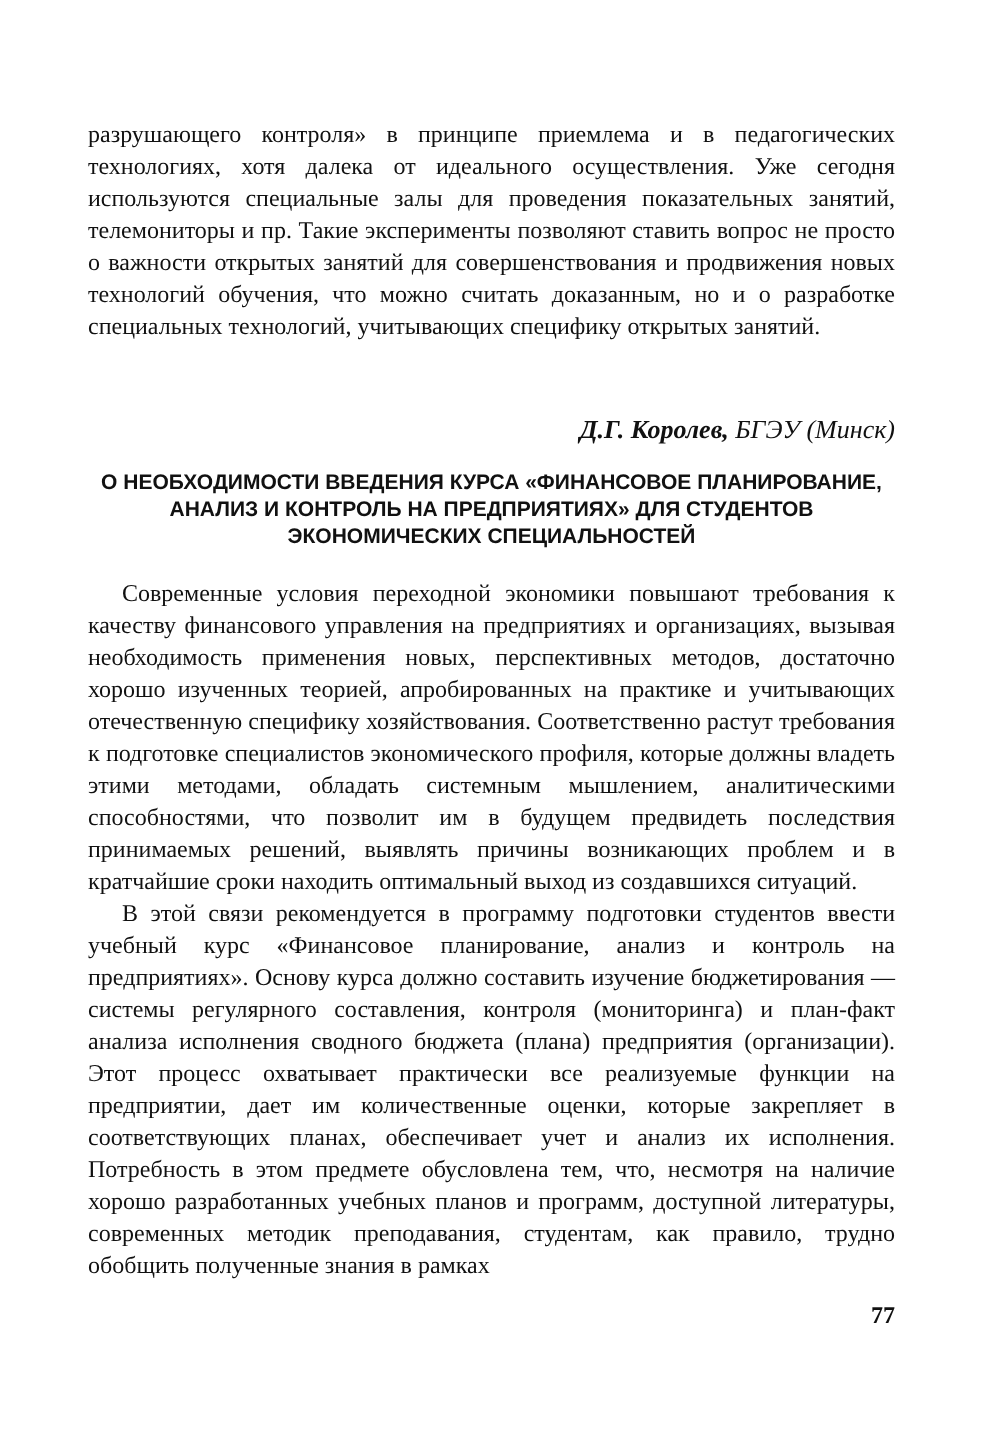разрушающего контроля» в принципе приемлема и в педагогических технологиях, хотя далека от идеального осуществления. Уже сегодня используются специальные залы для проведения показательных занятий, телемониторы и пр. Такие эксперименты позволяют ставить вопрос не просто о важности открытых занятий для совершенствования и продвижения новых технологий обучения, что можно считать доказанным, но и о разработке специальных технологий, учитывающих специфику открытых занятий.
Д.Г. Королев, БГЭУ (Минск)
О НЕОБХОДИМОСТИ ВВЕДЕНИЯ КУРСА «ФИНАНСОВОЕ ПЛАНИРОВАНИЕ, АНАЛИЗ И КОНТРОЛЬ НА ПРЕДПРИЯТИЯХ» ДЛЯ СТУДЕНТОВ ЭКОНОМИЧЕСКИХ СПЕЦИАЛЬНОСТЕЙ
Современные условия переходной экономики повышают требования к качеству финансового управления на предприятиях и организациях, вызывая необходимость применения новых, перспективных методов, достаточно хорошо изученных теорией, апробированных на практике и учитывающих отечественную специфику хозяйствования. Соответственно растут требования к подготовке специалистов экономического профиля, которые должны владеть этими методами, обладать системным мышлением, аналитическими способностями, что позволит им в будущем предвидеть последствия принимаемых решений, выявлять причины возникающих проблем и в кратчайшие сроки находить оптимальный выход из создавшихся ситуаций.
В этой связи рекомендуется в программу подготовки студентов ввести учебный курс «Финансовое планирование, анализ и контроль на предприятиях». Основу курса должно составить изучение бюджетирования — системы регулярного составления, контроля (мониторинга) и план-факт анализа исполнения сводного бюджета (плана) предприятия (организации). Этот процесс охватывает практически все реализуемые функции на предприятии, дает им количественные оценки, которые закрепляет в соответствующих планах, обеспечивает учет и анализ их исполнения. Потребность в этом предмете обусловлена тем, что, несмотря на наличие хорошо разработанных учебных планов и программ, доступной литературы, современных методик преподавания, студентам, как правило, трудно обобщить полученные знания в рамках
77